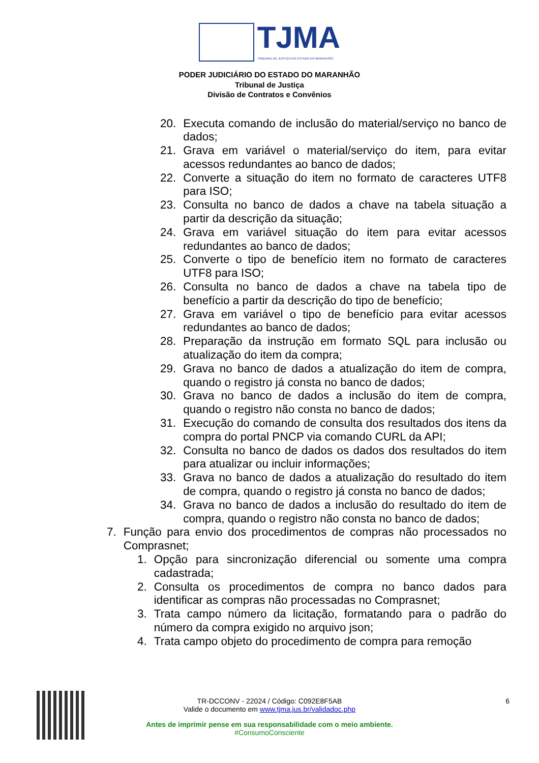TJMA TRIBUNAL DE JUSTIÇA DO ESTADO DO MARANHÃO
PODER JUDICIÁRIO DO ESTADO DO MARANHÃO
Tribunal de Justiça
Divisão de Contratos e Convênios
20. Executa comando de inclusão do material/serviço no banco de dados;
21. Grava em variável o material/serviço do item, para evitar acessos redundantes ao banco de dados;
22. Converte a situação do item no formato de caracteres UTF8 para ISO;
23. Consulta no banco de dados a chave na tabela situação a partir da descrição da situação;
24. Grava em variável situação do item para evitar acessos redundantes ao banco de dados;
25. Converte o tipo de benefício item no formato de caracteres UTF8 para ISO;
26. Consulta no banco de dados a chave na tabela tipo de benefício a partir da descrição do tipo de benefício;
27. Grava em variável o tipo de benefício para evitar acessos redundantes ao banco de dados;
28. Preparação da instrução em formato SQL para inclusão ou atualização do item da compra;
29. Grava no banco de dados a atualização do item de compra, quando o registro já consta no banco de dados;
30. Grava no banco de dados a inclusão do item de compra, quando o registro não consta no banco de dados;
31. Execução do comando de consulta dos resultados dos itens da compra do portal PNCP via comando CURL da API;
32. Consulta no banco de dados os dados dos resultados do item para atualizar ou incluir informações;
33. Grava no banco de dados a atualização do resultado do item de compra, quando o registro já consta no banco de dados;
34. Grava no banco de dados a inclusão do resultado do item de compra, quando o registro não consta no banco de dados;
7. Função para envio dos procedimentos de compras não processados no Comprasnet;
1. Opção para sincronização diferencial ou somente uma compra cadastrada;
2. Consulta os procedimentos de compra no banco dados para identificar as compras não processadas no Comprasnet;
3. Trata campo número da licitação, formatando para o padrão do número da compra exigido no arquivo json;
4. Trata campo objeto do procedimento de compra para remoção
TR-DCCONV - 22024 / Código: C092E8F5AB 6
Valide o documento em www.tjma.jus.br/validadoc.php
Antes de imprimir pense em sua responsabilidade com o meio ambiente.
#ConsumoConsciente